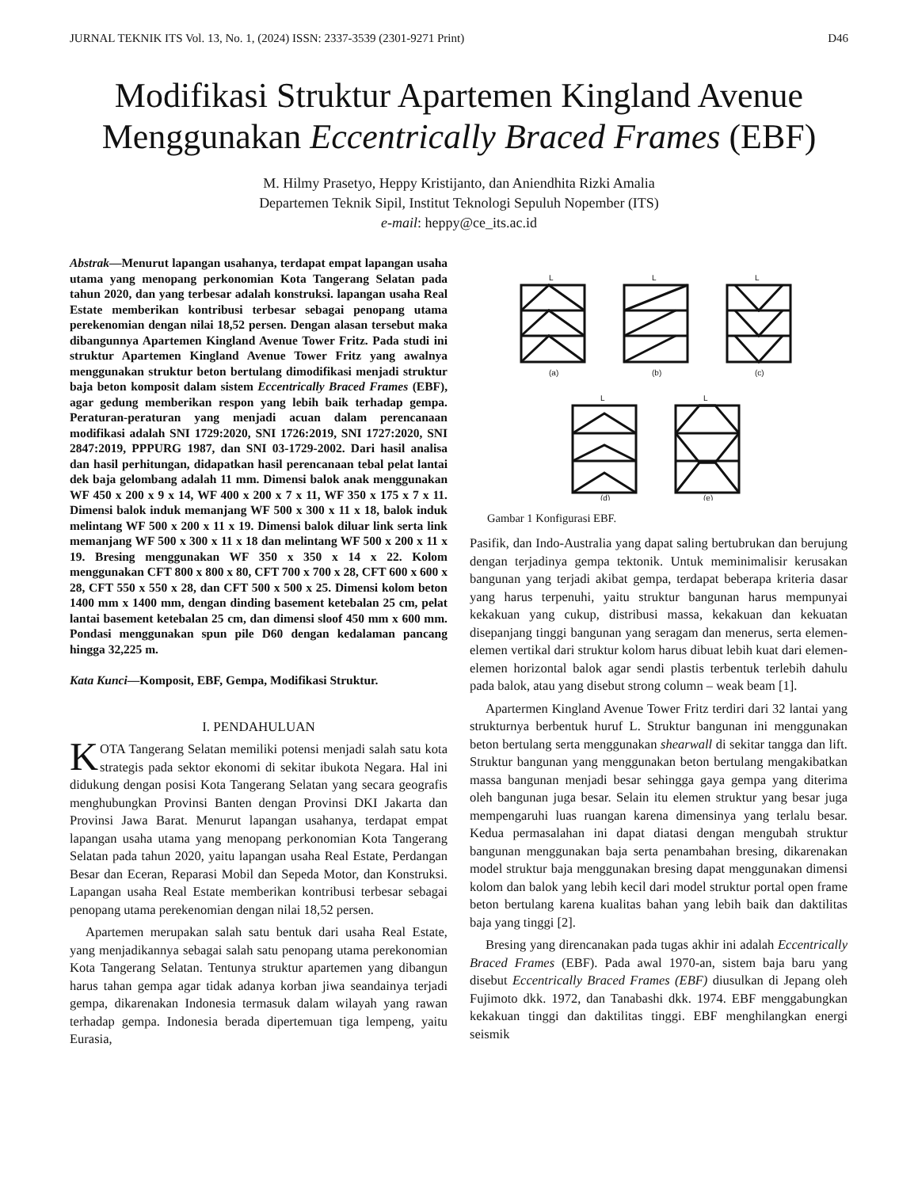JURNAL TEKNIK ITS Vol. 13, No. 1, (2024) ISSN: 2337-3539 (2301-9271 Print) D46
Modifikasi Struktur Apartemen Kingland Avenue Menggunakan Eccentrically Braced Frames (EBF)
M. Hilmy Prasetyo, Heppy Kristijanto, dan Aniendhita Rizki Amalia
Departemen Teknik Sipil, Institut Teknologi Sepuluh Nopember (ITS)
e-mail: heppy@ce_its.ac.id
Abstrak—Menurut lapangan usahanya, terdapat empat lapangan usaha utama yang menopang perkonomian Kota Tangerang Selatan pada tahun 2020, dan yang terbesar adalah konstruksi. lapangan usaha Real Estate memberikan kontribusi terbesar sebagai penopang utama perekenomian dengan nilai 18,52 persen. Dengan alasan tersebut maka dibangunnya Apartemen Kingland Avenue Tower Fritz. Pada studi ini struktur Apartemen Kingland Avenue Tower Fritz yang awalnya menggunakan struktur beton bertulang dimodifikasi menjadi struktur baja beton komposit dalam sistem Eccentrically Braced Frames (EBF), agar gedung memberikan respon yang lebih baik terhadap gempa. Peraturan-peraturan yang menjadi acuan dalam perencanaan modifikasi adalah SNI 1729:2020, SNI 1726:2019, SNI 1727:2020, SNI 2847:2019, PPPURG 1987, dan SNI 03-1729-2002. Dari hasil analisa dan hasil perhitungan, didapatkan hasil perencanaan tebal pelat lantai dek baja gelombang adalah 11 mm. Dimensi balok anak menggunakan WF 450 x 200 x 9 x 14, WF 400 x 200 x 7 x 11, WF 350 x 175 x 7 x 11. Dimensi balok induk memanjang WF 500 x 300 x 11 x 18, balok induk melintang WF 500 x 200 x 11 x 19. Dimensi balok diluar link serta link memanjang WF 500 x 300 x 11 x 18 dan melintang WF 500 x 200 x 11 x 19. Bresing menggunakan WF 350 x 350 x 14 x 22. Kolom menggunakan CFT 800 x 800 x 80, CFT 700 x 700 x 28, CFT 600 x 600 x 28, CFT 550 x 550 x 28, dan CFT 500 x 500 x 25. Dimensi kolom beton 1400 mm x 1400 mm, dengan dinding basement ketebalan 25 cm, pelat lantai basement ketebalan 25 cm, dan dimensi sloof 450 mm x 600 mm. Pondasi menggunakan spun pile D60 dengan kedalaman pancang hingga 32,225 m.
Kata Kunci—Komposit, EBF, Gempa, Modifikasi Struktur.
I. PENDAHULUAN
KOTA Tangerang Selatan memiliki potensi menjadi salah satu kota strategis pada sektor ekonomi di sekitar ibukota Negara. Hal ini didukung dengan posisi Kota Tangerang Selatan yang secara geografis menghubungkan Provinsi Banten dengan Provinsi DKI Jakarta dan Provinsi Jawa Barat. Menurut lapangan usahanya, terdapat empat lapangan usaha utama yang menopang perkonomian Kota Tangerang Selatan pada tahun 2020, yaitu lapangan usaha Real Estate, Perdangan Besar dan Eceran, Reparasi Mobil dan Sepeda Motor, dan Konstruksi. Lapangan usaha Real Estate memberikan kontribusi terbesar sebagai penopang utama perekenomian dengan nilai 18,52 persen.
Apartemen merupakan salah satu bentuk dari usaha Real Estate, yang menjadikannya sebagai salah satu penopang utama perekonomian Kota Tangerang Selatan. Tentunya struktur apartemen yang dibangun harus tahan gempa agar tidak adanya korban jiwa seandainya terjadi gempa, dikarenakan Indonesia termasuk dalam wilayah yang rawan terhadap gempa. Indonesia berada dipertemuan tiga lempeng, yaitu Eurasia,
(a)
(b)
(c)
(d)
(e)
L
L
L
L
L
Gambar 1 Konfigurasi EBF.
Pasifik, dan Indo-Australia yang dapat saling bertubrukan dan berujung dengan terjadinya gempa tektonik. Untuk meminimalisir kerusakan bangunan yang terjadi akibat gempa, terdapat beberapa kriteria dasar yang harus terpenuhi, yaitu struktur bangunan harus mempunyai kekakuan yang cukup, distribusi massa, kekakuan dan kekuatan disepanjang tinggi bangunan yang seragam dan menerus, serta elemen-elemen vertikal dari struktur kolom harus dibuat lebih kuat dari elemen-elemen horizontal balok agar sendi plastis terbentuk terlebih dahulu pada balok, atau yang disebut strong column – weak beam [1].
Apartermen Kingland Avenue Tower Fritz terdiri dari 32 lantai yang strukturnya berbentuk huruf L. Struktur bangunan ini menggunakan beton bertulang serta menggunakan shearwall di sekitar tangga dan lift. Struktur bangunan yang menggunakan beton bertulang mengakibatkan massa bangunan menjadi besar sehingga gaya gempa yang diterima oleh bangunan juga besar. Selain itu elemen struktur yang besar juga mempengaruhi luas ruangan karena dimensinya yang terlalu besar. Kedua permasalahan ini dapat diatasi dengan mengubah struktur bangunan menggunakan baja serta penambahan bresing, dikarenakan model struktur baja menggunakan bresing dapat menggunakan dimensi kolom dan balok yang lebih kecil dari model struktur portal open frame beton bertulang karena kualitas bahan yang lebih baik dan daktilitas baja yang tinggi [2].
Bresing yang direncanakan pada tugas akhir ini adalah Eccentrically Braced Frames (EBF). Pada awal 1970-an, sistem baja baru yang disebut Eccentrically Braced Frames (EBF) diusulkan di Jepang oleh Fujimoto dkk. 1972, dan Tanabashi dkk. 1974. EBF menggabungkan kekakuan tinggi dan daktilitas tinggi. EBF menghilangkan energi seismik